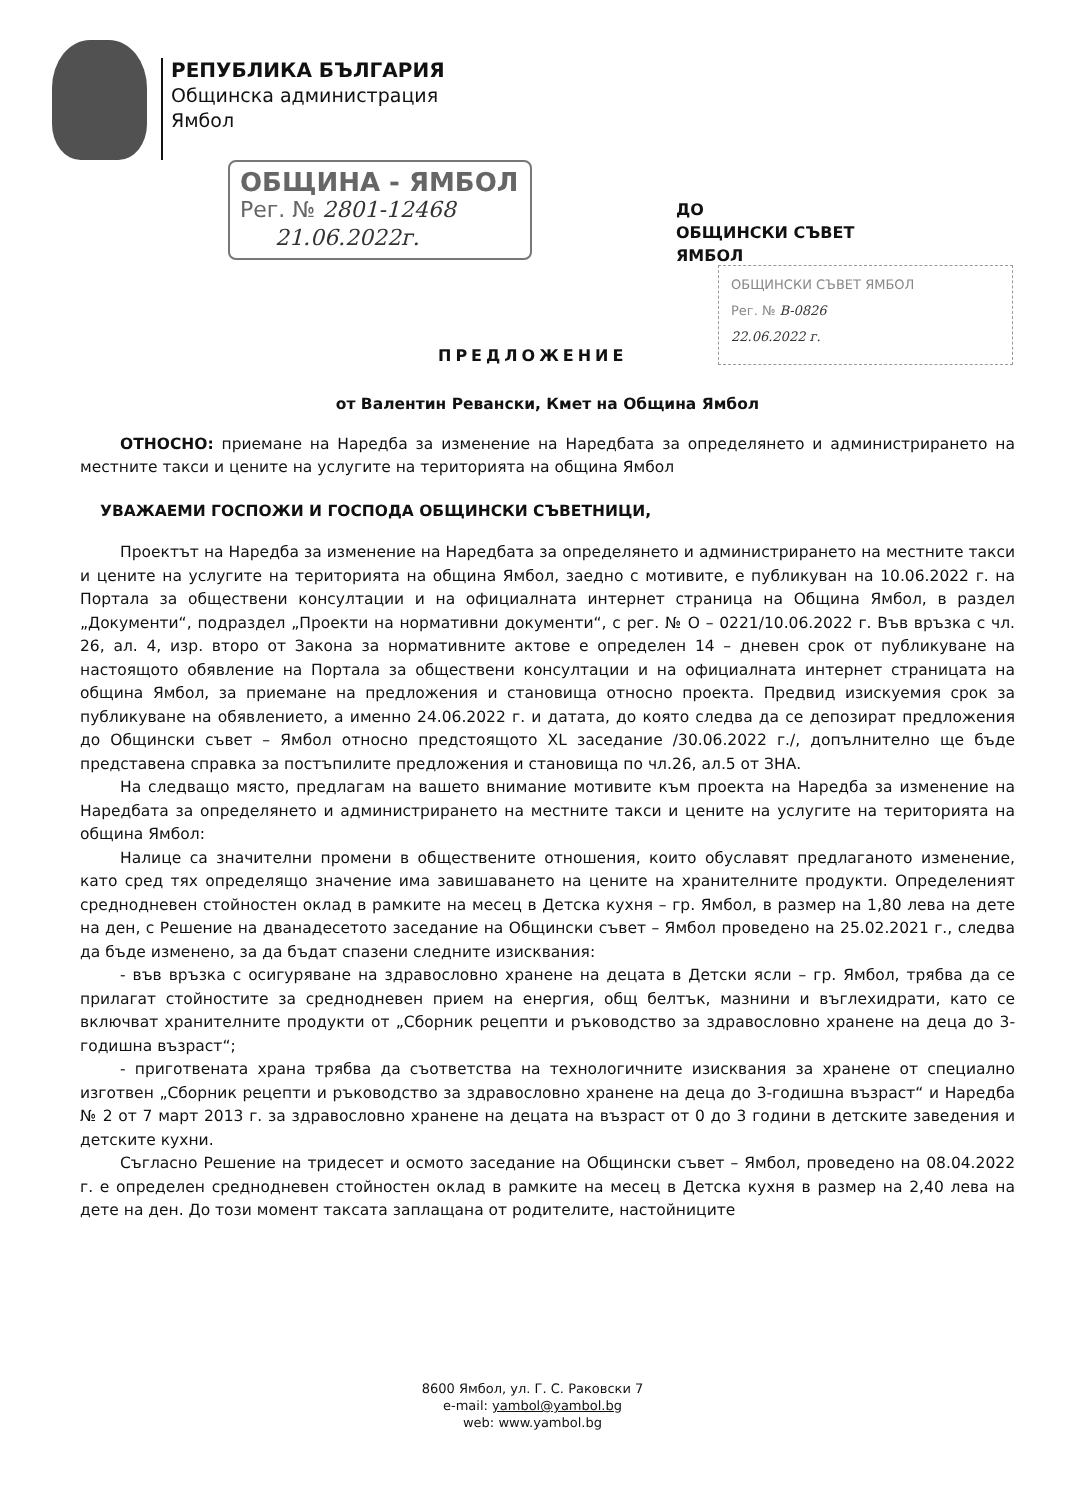РЕПУБЛИКА БЪЛГАРИЯ
Общинска администрация
Ямбол
ОБЩИНА - ЯМБОЛ
Рег. № 2801-12468
21.06.2022г.
ДО
ОБЩИНСКИ СЪВЕТ
ЯМБОЛ
ОБЩИНСКИ СЪВЕТ ЯМБОЛ
Рег. № В-0826
22.06.2022 г.
ПРЕДЛОЖЕНИЕ
от Валентин Ревански, Кмет на Община Ямбол
ОТНОСНО: приемане на Наредба за изменение на Наредбата за определянето и администрирането на местните такси и цените на услугите на територията на община Ямбол
УВАЖАЕМИ ГОСПОЖИ И ГОСПОДА ОБЩИНСКИ СЪВЕТНИЦИ,
Проектът на Наредба за изменение на Наредбата за определянето и администрирането на местните такси и цените на услугите на територията на община Ямбол, заедно с мотивите, е публикуван на 10.06.2022 г. на Портала за обществени консултации и на официалната интернет страница на Община Ямбол, в раздел „Документи“, подраздел „Проекти на нормативни документи“, с рег. № О – 0221/10.06.2022 г. Във връзка с чл. 26, ал. 4, изр. второ от Закона за нормативните актове е определен 14 – дневен срок от публикуване на настоящото обявление на Портала за обществени консултации и на официалната интернет страницата на община Ямбол, за приемане на предложения и становища относно проекта. Предвид изискуемия срок за публикуване на обявлението, а именно 24.06.2022 г. и датата, до която следва да се депозират предложения до Общински съвет – Ямбол относно предстоящото XL заседание /30.06.2022 г./, допълнително ще бъде представена справка за постъпилите предложения и становища по чл.26, ал.5 от ЗНА.
На следващо място, предлагам на вашето внимание мотивите към проекта на Наредба за изменение на Наредбата за определянето и администрирането на местните такси и цените на услугите на територията на община Ямбол:
Налице са значителни промени в обществените отношения, които обуславят предлаганото изменение, като сред тях определящо значение има завишаването на цените на хранителните продукти. Определеният среднодневен стойностен оклад в рамките на месец в Детска кухня – гр. Ямбол, в размер на 1,80 лева на дете на ден, с Решение на дванадесетото заседание на Общински съвет – Ямбол проведено на 25.02.2021 г., следва да бъде изменено, за да бъдат спазени следните изисквания:
- във връзка с осигуряване на здравословно хранене на децата в Детски ясли – гр. Ямбол, трябва да се прилагат стойностите за среднодневен прием на енергия, общ белтък, мазнини и въглехидрати, като се включват хранителните продукти от „Сборник рецепти и ръководство за здравословно хранене на деца до 3-годишна възраст“;
- приготвената храна трябва да съответства на технологичните изисквания за хранене от специално изготвен „Сборник рецепти и ръководство за здравословно хранене на деца до 3-годишна възраст“ и Наредба № 2 от 7 март 2013 г. за здравословно хранене на децата на възраст от 0 до 3 години в детските заведения и детските кухни.
Съгласно Решение на тридесет и осмото заседание на Общински съвет – Ямбол, проведено на 08.04.2022 г. е определен среднодневен стойностен оклад в рамките на месец в Детска кухня в размер на 2,40 лева на дете на ден. До този момент таксата заплащана от родителите, настойниците
8600 Ямбол, ул. Г. С. Раковски 7
e-mail: yambol@yambol.bg
web: www.yambol.bg